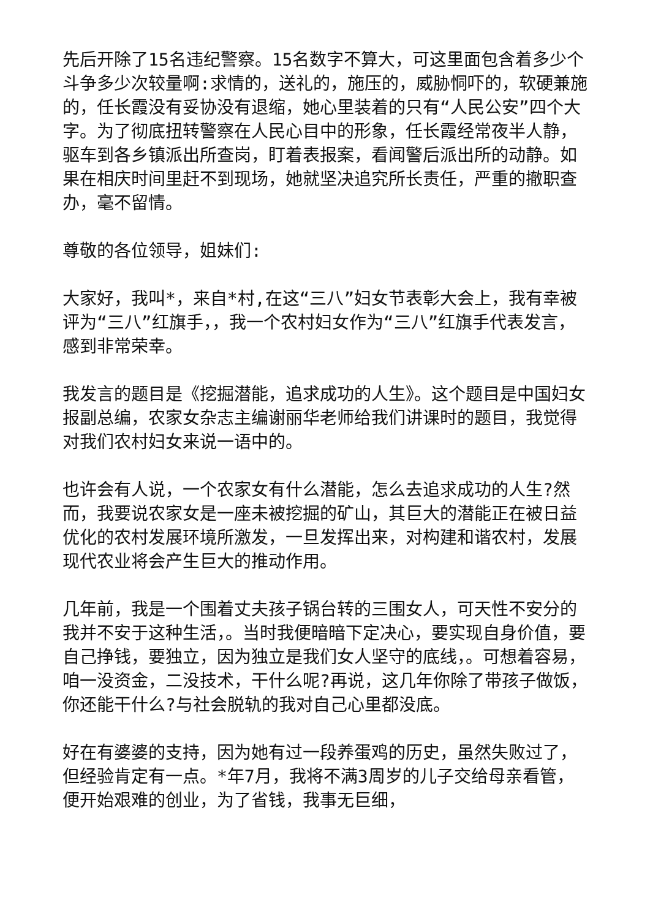先后开除了15名违纪警察。15名数字不算大，可这里面包含着多少个斗争多少次较量啊:求情的，送礼的，施压的，威胁恫吓的，软硬兼施的，任长霞没有妥协没有退缩，她心里装着的只有“人民公安”四个大字。为了彻底扭转警察在人民心目中的形象，任长霞经常夜半人静，驱车到各乡镇派出所查岗，盯着表报案，看闻警后派出所的动静。如果在相庆时间里赶不到现场，她就坚决追究所长责任，严重的撤职查办，毫不留情。
尊敬的各位领导，姐妹们:
大家好，我叫*，来自*村,在这“三八”妇女节表彰大会上，我有幸被评为“三八”红旗手，，我一个农村妇女作为“三八”红旗手代表发言，感到非常荣幸。
我发言的题目是《挖掘潜能，追求成功的人生》。这个题目是中国妇女报副总编，农家女杂志主编谢丽华老师给我们讲课时的题目，我觉得对我们农村妇女来说一语中的。
也许会有人说，一个农家女有什么潜能，怎么去追求成功的人生?然而，我要说农家女是一座未被挖掘的矿山，其巨大的潜能正在被日益优化的农村发展环境所激发，一旦发挥出来，对构建和谐农村，发展现代农业将会产生巨大的推动作用。
几年前，我是一个围着丈夫孩子锅台转的三围女人，可天性不安分的我并不安于这种生活，。当时我便暗暗下定决心，要实现自身价值，要自己挣钱，要独立，因为独立是我们女人坚守的底线，。可想着容易，咱一没资金，二没技术，干什么呢?再说，这几年你除了带孩子做饭，你还能干什么?与社会脱轨的我对自己心里都没底。
好在有婆婆的支持，因为她有过一段养蛋鸡的历史，虽然失败过了，但经验肯定有一点。*年7月，我将不满3周岁的儿子交给母亲看管，便开始艰难的创业，为了省钱，我事无巨细，